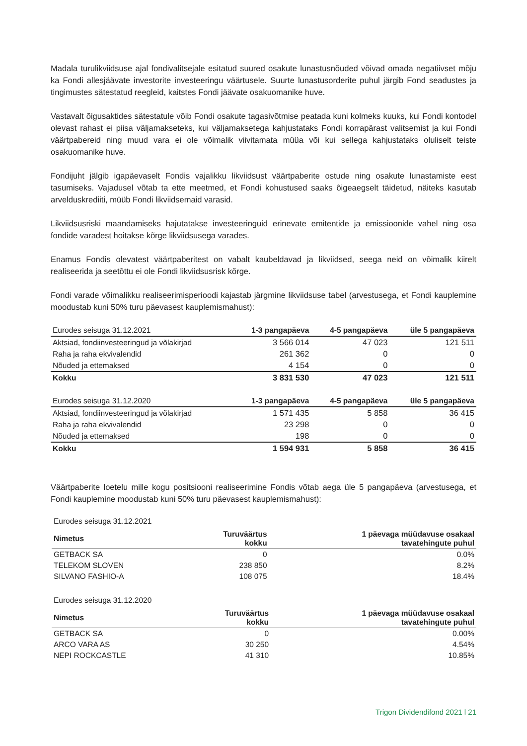Madala turulikviidsuse ajal fondivalitsejale esitatud suured osakute lunastusnõuded võivad omada negatiivset mõju ka Fondi allesjäävate investorite investeeringu väärtusele. Suurte lunastusorderite puhul järgib Fond seadustes ja tingimustes sätestatud reegleid, kaitstes Fondi jäävate osakuomanike huve.
Vastavalt õigusaktides sätestatule võib Fondi osakute tagasivõtmise peatada kuni kolmeks kuuks, kui Fondi kontodel olevast rahast ei piisa väljamakseteks, kui väljamaksetega kahjustataks Fondi korrapärast valitsemist ja kui Fondi väärtpabereid ning muud vara ei ole võimalik viivitamata müüa või kui sellega kahjustataks oluliselt teiste osakuomanike huve.
Fondijuht jälgib igapäevaselt Fondis vajalikku likviidsust väärtpaberite ostude ning osakute lunastamiste eest tasumiseks. Vajadusel võtab ta ette meetmed, et Fondi kohustused saaks õigeaegselt täidetud, näiteks kasutab arvelduskrediiti, müüb Fondi likviidsemaid varasid.
Likviidsusriski maandamiseks hajutatakse investeeringuid erinevate emitentide ja emissioonide vahel ning osa fondide varadest hoitakse kõrge likviidsusega varades.
Enamus Fondis olevatest väärtpaberitest on vabalt kaubeldavad ja likviidsed, seega neid on võimalik kiirelt realiseerida ja seetõttu ei ole Fondi likviidsusrisk kõrge.
Fondi varade võimalikku realiseerimisperioodi kajastab järgmine likviidsuse tabel (arvestusega, et Fondi kauplemine moodustab kuni 50% turu päevasest kauplemismahust):
| Eurodes seisuga 31.12.2021 | 1-3 pangapäeva | 4-5 pangapäeva | üle 5 pangapäeva |
| --- | --- | --- | --- |
| Aktsiad, fondiinvesteeringud ja võlakirjad | 3 566 014 | 47 023 | 121 511 |
| Raha ja raha ekvivalendid | 261 362 | 0 | 0 |
| Nõuded ja ettemaksed | 4 154 | 0 | 0 |
| Kokku | 3 831 530 | 47 023 | 121 511 |
| Eurodes seisuga 31.12.2020 | 1-3 pangapäeva | 4-5 pangapäeva | üle 5 pangapäeva |
| --- | --- | --- | --- |
| Aktsiad, fondiinvesteeringud ja võlakirjad | 1 571 435 | 5 858 | 36 415 |
| Raha ja raha ekvivalendid | 23 298 | 0 | 0 |
| Nõuded ja ettemaksed | 198 | 0 | 0 |
| Kokku | 1 594 931 | 5 858 | 36 415 |
Väärtpaberite loetelu mille kogu positsiooni realiseerimine Fondis võtab aega üle 5 pangapäeva (arvestusega, et Fondi kauplemine moodustab kuni 50% turu päevasest kauplemismahust):
Eurodes seisuga 31.12.2021
| Nimetus | Turuväärtus kokku | 1 päevaga müüdavuse osakaal tavatehingute puhul |
| --- | --- | --- |
| GETBACK SA | 0 | 0.0% |
| TELEKOM SLOVEN | 238 850 | 8.2% |
| SILVANO FASHIO-A | 108 075 | 18.4% |
Eurodes seisuga 31.12.2020
| Nimetus | Turuväärtus kokku | 1 päevaga müüdavuse osakaal tavatehingute puhul |
| --- | --- | --- |
| GETBACK SA | 0 | 0.00% |
| ARCO VARA AS | 30 250 | 4.54% |
| NEPI ROCKCASTLE | 41 310 | 10.85% |
Trigon Dividendifond 2021 l 21